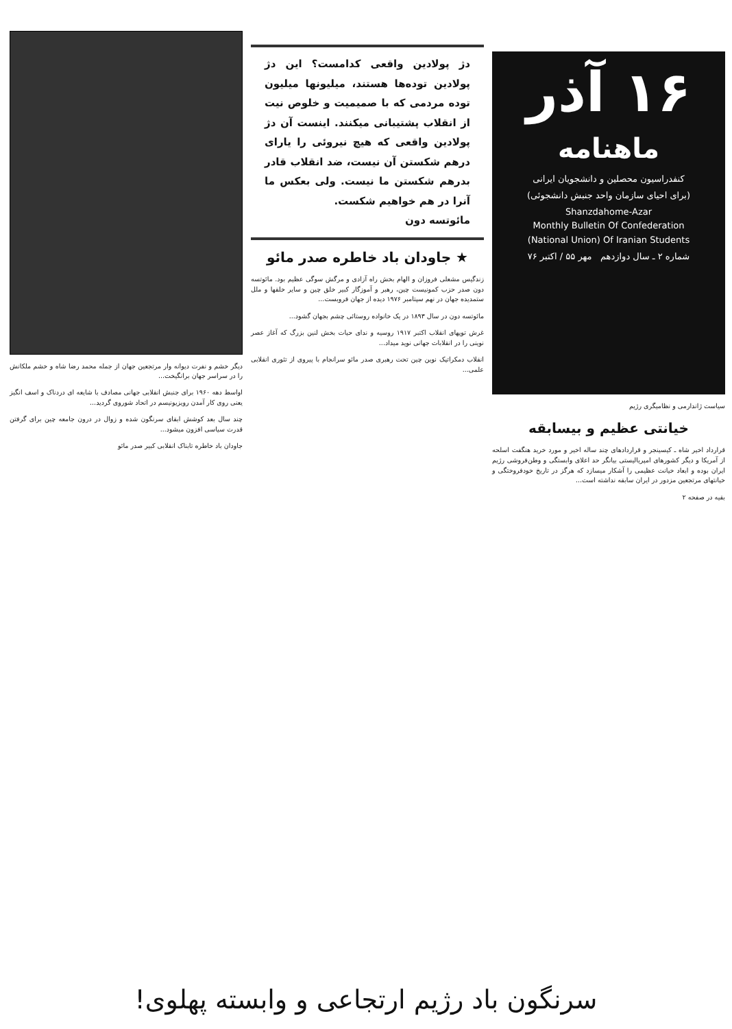۱۶ آذر
ماهنامه
کنفدراسیون محصلین و دانشجویان ایرانی
(برای احیای سازمان واحد جنبش دانشجوئی)
Shanzdahome-Azar
Monthly Bulletin Of Confederation
(National Union) Of Iranian Students
شماره ۲ ـ سال دوازدهم مهر ۵۵ / اکتبر ۷۶
سیاست ژاندارمی و نظامیگری رژیم
خیانتی عظیم و بیسابقه
قرارداد اخیر شاه ـ کیسینجر و قراردادهای چند ساله اخیر و مورد خرید هنگفت اسلحه از آمریکا و دیگر کشورهای امپریالیستی بیانگر حد اعلای وابستگی و وطن‌فروشی رژیم ایران بوده و ابعاد خیانت عظیمی را آشکار میسازد که هرگز در تاریخ خودفروختگی و خیانتهای مرتجعین مزدور در ایران سابقه نداشته است...
بقیه در صفحه ۲
دژ پولادین واقعی کدامست؟ این دژ پولادین توده‌ها هستند، میلیونها میلیون توده مردمی که با صمیمیت و خلوص نیت از انقلاب پشتیبانی میکنند. اینست آن دژ پولادین واقعی که هیچ نیروئی را یارای درهم شکستن آن نیست، ضد انقلاب قادر بدرهم شکستن ما نیست. ولی بعکس ما آنرا در هم خواهیم شکست.
مائوتسه دون
★ جاودان باد خاطره صدر مائو
زندگیس مشعلی فروزان و الهام بخش راه آزادی و مرگش سوگی عظیم بود. مائوتسه دون صدر حزب کمونیست چین، رهبر و آموزگار کبیر خلق چین و سایر خلقها و ملل ستمدیده جهان در نهم سپتامبر ۱۹۷۶ دیده از جهان فروبست...
مائوتسه دون در سال ۱۸۹۳ در یک خانواده روستائی چشم بجهان گشود...
غرش توپهای انقلاب اکتبر ۱۹۱۷ روسیه و ندای حیات بخش لنین بزرگ که آغاز عصر نوینی را در انقلابات جهانی نوید میداد...
انقلاب دمکراتیک نوین چین تحت رهبری صدر مائو سرانجام با پیروی از تئوری انقلابی علمی...
دیگر خشم و نفرت دیوانه وار مرتجعین جهان از جمله محمد رضا شاه و خشم ملکانش را در سراسر جهان برانگیخت...
اواسط دهه ۱۹۶۰ برای جنبش انقلابی جهانی مصادف با شایعه ای دردناک و اسف انگیز یعنی روی کار آمدن رویزیونیسم در اتحاد شوروی گردید...
چند سال بعد کوشش ابقای سرنگون شده و زوال در درون جامعه چین برای گرفتن قدرت سیاسی افزون میشود...
جاودان باد خاطره تابناک انقلابی کبیر صدر مائو
سرنگون باد رژیم ارتجاعی و وابسته پهلوی!